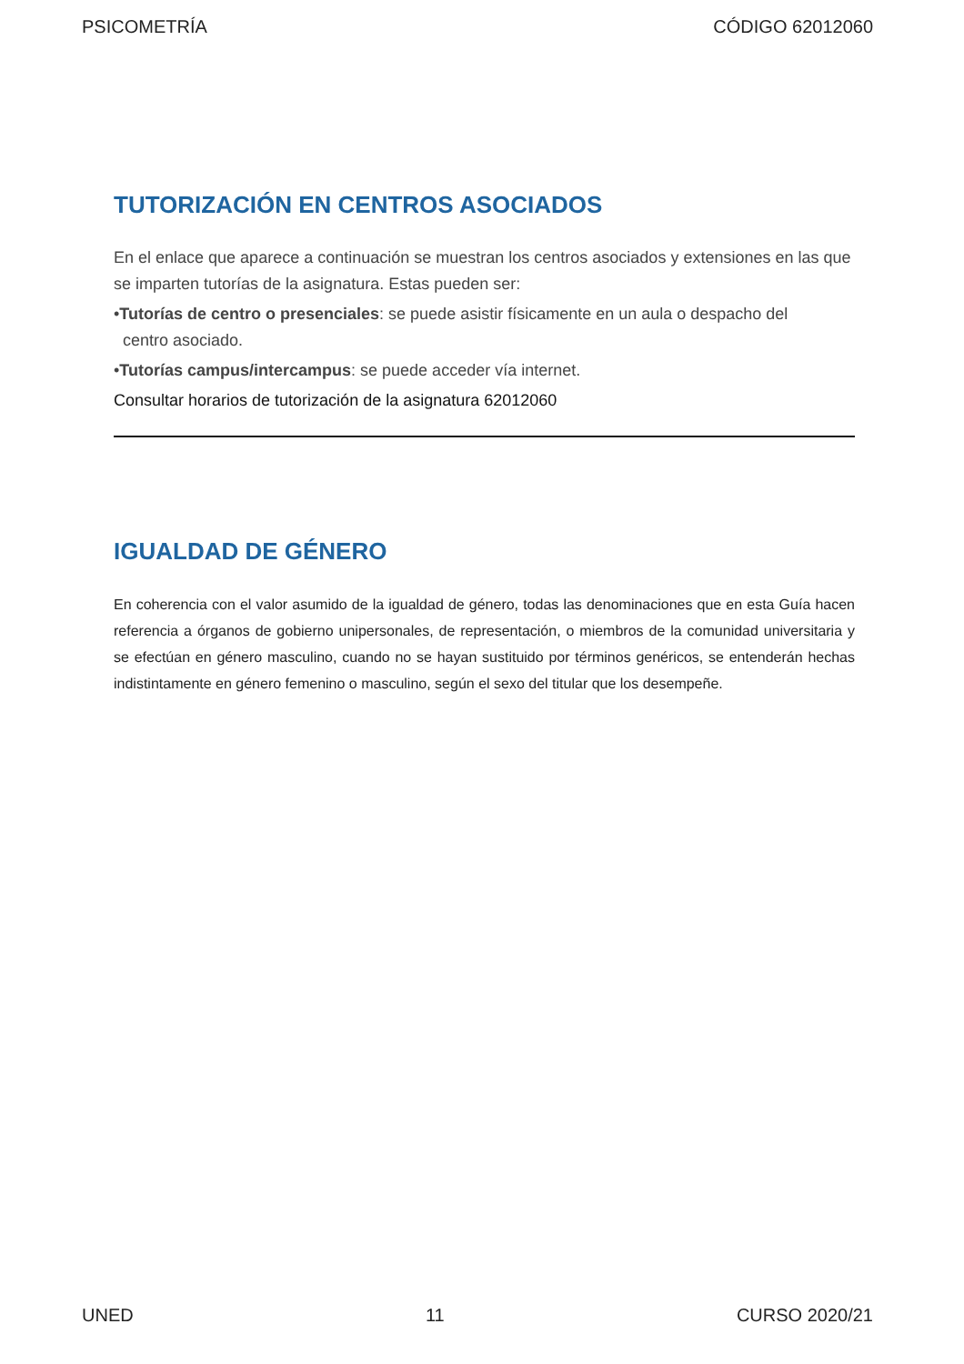PSICOMETRÍA CÓDIGO 62012060
TUTORIZACIÓN EN CENTROS ASOCIADOS
En el enlace que aparece a continuación se muestran los centros asociados y extensiones en las que se imparten tutorías de la asignatura. Estas pueden ser:
•Tutorías de centro o presenciales: se puede asistir físicamente en un aula o despacho del
centro asociado.
•Tutorías campus/intercampus: se puede acceder vía internet.
Consultar horarios de tutorización de la asignatura 62012060
IGUALDAD DE GÉNERO
En coherencia con el valor asumido de la igualdad de género, todas las denominaciones que en esta Guía hacen referencia a órganos de gobierno unipersonales, de representación, o miembros de la comunidad universitaria y se efectúan en género masculino, cuando no se hayan sustituido por términos genéricos, se entenderán hechas indistintamente en género femenino o masculino, según el sexo del titular que los desempeñe.
UNED 11 CURSO 2020/21